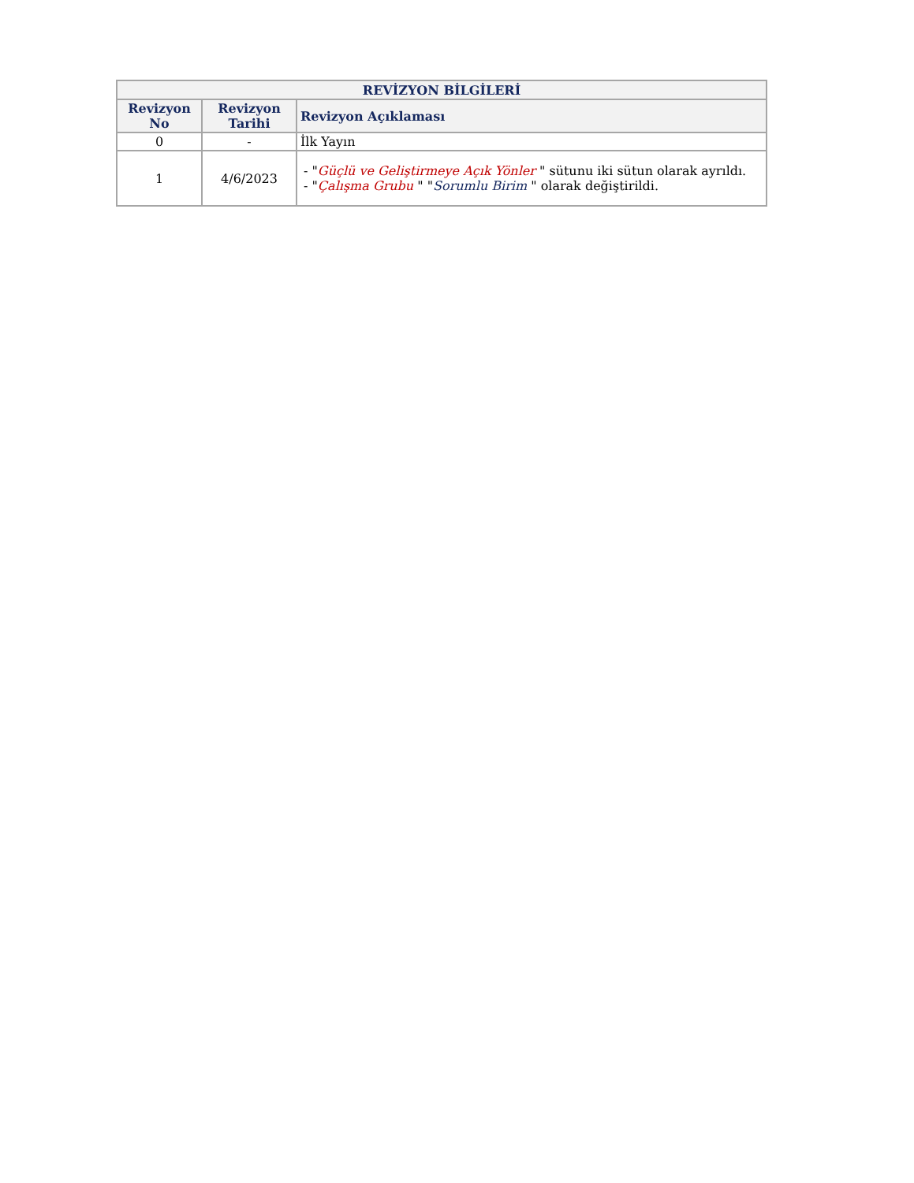| REVİZYON BİLGİLERİ | | |
| --- | --- | --- |
| Revizyon No | Revizyon Tarihi | Revizyon Açıklaması |
| 0 | - | İlk Yayın |
| 1 | 4/6/2023 | - " Güçlü ve Geliştirmeye Açık Yönler " sütunu iki sütun olarak ayrıldı. - " Çalışma Grubu " " Sorumlu Birim " olarak değiştirildi. |